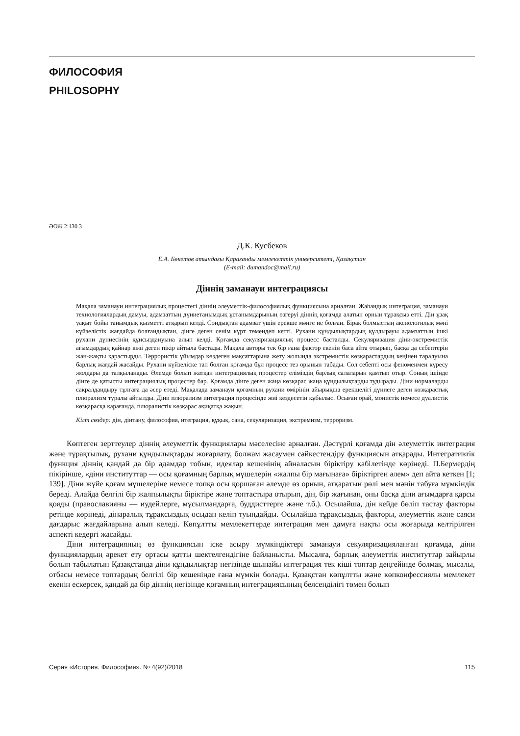ФИЛОСОФИЯ
PHILOSOPHY
ӘОЖ 2:130.3
Д.К. Кусбеков
Е.А. Бөкетов атындағы Қарағанды мемлекеттік университеті, Қазақстан
(E-mail: dumandoc@mail.ru)
Діннің заманауи интеграциясы
Мақала заманауи интеграциялық процестегі діннің әлеуметтік-философиялық функциясына арналған. Жаһандық интеграция, заманауи технологиялардың дамуы, адамзаттың дүниетанымдық ұстанымдарының өзгеруі діннің қоғамда алатын орнын тұрақсыз етті. Дін ұзақ уақыт бойы танымдық қызметті атқарып келді. Сондықтан адамзат үшін ерекше мәнге ие болған. Бірақ болмыстың аксиологилық мәні күйзелістік жағдайда болғандықтан, дінге деген сенім күрт төмендеп кетті. Рухани құндылықтардың құлдырауы адамзаттың ішкі рухани дүниесінің құнсыздануына алып келді. Қоғамда секуляризациялық процесс басталды. Секуляризация діни-экстремистік ағымдардың қайнар көзі деген пікір айтыла бастады. Мақала авторы тек бір ғана фактор екенін баса айта отырып, басқа да себептерін жан-жақты қарастырды. Террористік ұйымдар көздеген мақсаттарына жету жолында экстремистік көзқарастардың кеңінен таралуына барлық жағдай жасайды. Рухани күйзеліске тап болған қоғамда бұл процесс тез орынын табады. Сол себепті осы феноменмен күресу жолдары да талқыланады. Әлемде болып жатқан интеграциялық процестер еліміздің барлық салаларын қамтып отыр. Соның ішінде дінге де қатысты интеграциялық процестер бар. Қоғамда дінге деген жаңа көзқарас жаңа құндылықтарды тудырады. Діни нормаларды сакралдандыру тұлғаға да әсер етеді. Мақалада заманауи қоғамның рухани өмірінің айырықша ерекшелігі дүниеге деген көзқарастық плюрализм туралы айтылды. Діни плюрализм интеграция процесінде жиі кездесетін құбылыс. Осыған орай, монистік немесе дуалистік көзқарасқа қарағанда, плюралистік көзқарас ақиқатқа жақын.
Кілт сөздер: дін, дінтану, философия, итеграция, құқық, сана, секуляризация, экстремизм, терроризм.
Көптеген зерттеулер діннің әлеуметтік функциялары мәселесіне арналған. Дәстүрлі қоғамда дін әлеуметтік интеграция және тұрақтылық, рухани құндылықтарды жоғарлату, болжам жасаумен сәйкестендіру функциясын атқарады. Интегративтік функция діннің қандай да бір адамдар тобын, идеялар кешенінің айналасын біріктіру қабілетінде көрінеді. П.Бермердің пікірінше, «діни институттар — осы қоғамның барлық мүшелерін «жалпы бір мағынаға» біріктірген әлем» деп айта кеткен [1; 139]. Діни жүйе қоғам мүшелеріне немесе топқа осы қоршаған әлемде өз орнын, атқаратын рөлі мен мәнін табуға мүмкіндік береді. Алайда белгілі бір жалпылықты біріктіре және топтастыра отырып, дін, бір жағынан, оны басқа діни ағымдарға қарсы қояды (православияны — иудейлерге, мұсылмандарға, буддисттерге және т.б.). Осылайша, дін кейде бөліп тастау факторы ретінде көрінеді, дінаралық тұрақсыздық осыдан келіп туындайды. Осылайша тұрақсыздық факторы, әлеуметтік және саяси дағдарыс жағдайларына алып келеді. Көпұлтты мемлекеттерде интеграция мен дамуға нақты осы жоғарыда келтірілген аспекті кедергі жасайды.
Діни интеграцияның өз функциясын іске асыру мүмкіндіктері заманауи секуляризацияланған қоғамда, діни функциялардың әрекет ету ортасы қатты шектелгендігіне байланысты. Мысалға, барлық әлеуметтік институттар зайырлы болып табылатын Қазақстанда діни құндылықтар негізінде шынайы интеграция тек кіші топтар деңгейінде болмақ, мысалы, отбасы немесе топтардың белгілі бір кешенінде ғана мүмкін болады. Қазақстан көпұлтты және көпконфессиялы мемлекет екенін ескерсек, қандай да бір діннің негізінде қоғамның интеграциясының белсенділігі төмен болып
Серия «История. Философия». № 4(92)/2018 115